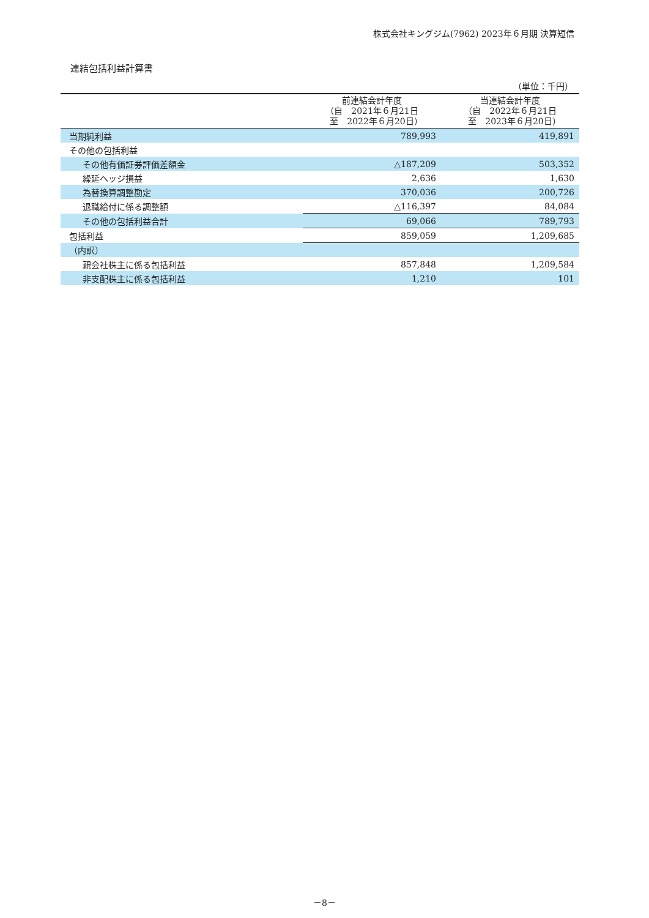株式会社キングジム(7962) 2023年６月期 決算短信
連結包括利益計算書
（単位：千円）
| | 前連結会計年度 （自 2021年６月21日 至 2022年６月20日） | 当連結会計年度 （自 2022年６月21日 至 2023年６月20日） |
| --- | --- | --- |
| 当期純利益 | 789,993 | 419,891 |
| その他の包括利益 | | |
| その他有価証券評価差額金 | △187,209 | 503,352 |
| 繰延ヘッジ損益 | 2,636 | 1,630 |
| 為替換算調整勘定 | 370,036 | 200,726 |
| 退職給付に係る調整額 | △116,397 | 84,084 |
| その他の包括利益合計 | 69,066 | 789,793 |
| 包括利益 | 859,059 | 1,209,685 |
| （内訳） | | |
| 親会社株主に係る包括利益 | 857,848 | 1,209,584 |
| 非支配株主に係る包括利益 | 1,210 | 101 |
－8－